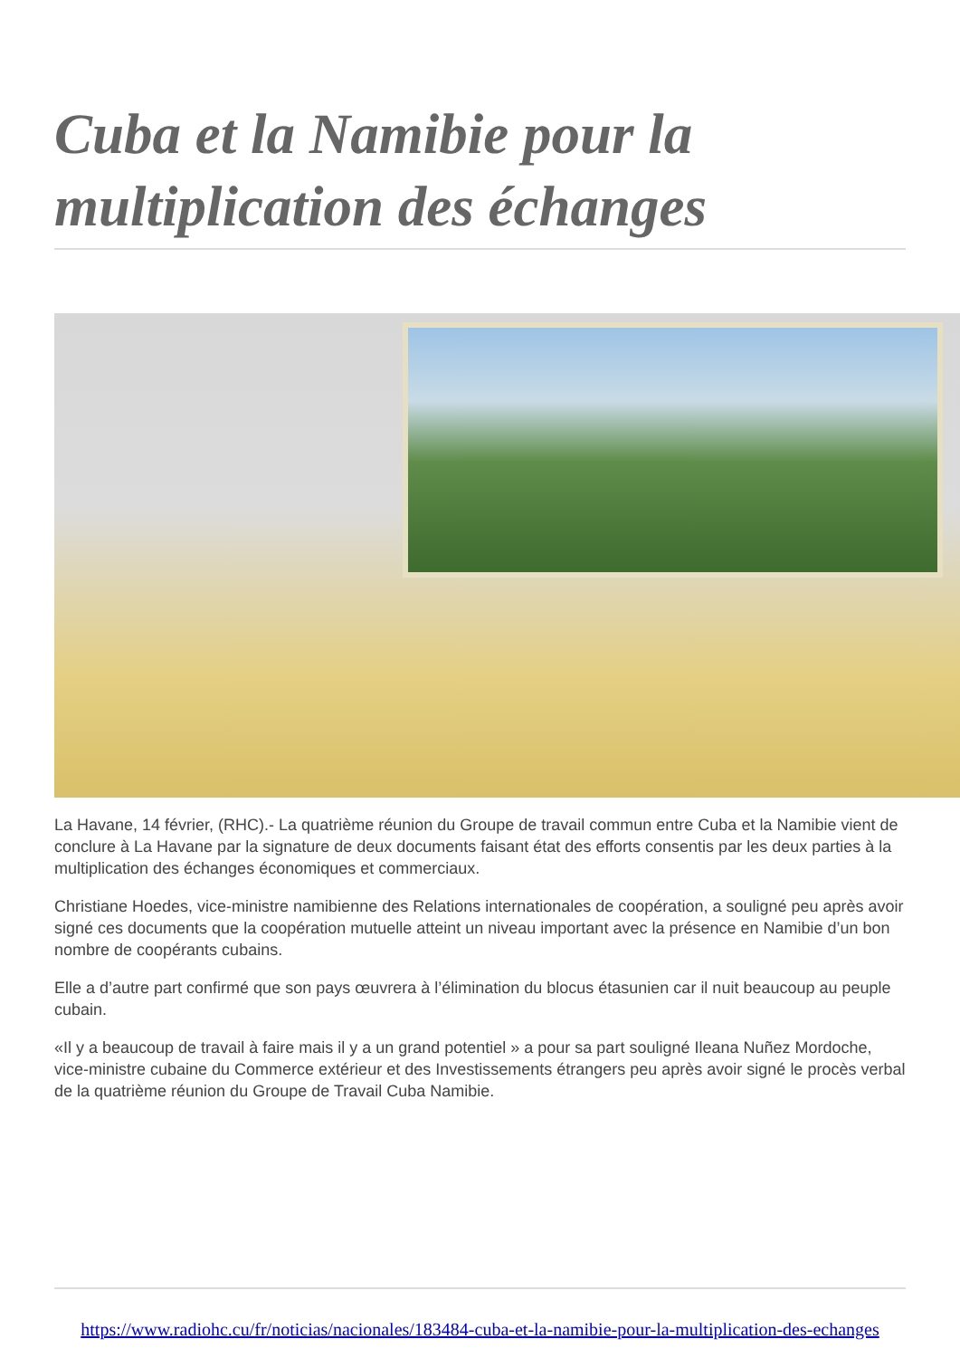Cuba et la Namibie pour la multiplication des échanges
La Havane, 14 février, (RHC).- La quatrième réunion du Groupe de travail commun entre Cuba et la Namibie vient de conclure à La Havane par la signature de deux documents faisant état des efforts consentis par les deux parties à la multiplication des échanges économiques et commerciaux.
Christiane Hoedes, vice-ministre namibienne des Relations internationales de coopération, a souligné peu après avoir signé ces documents que la coopération mutuelle atteint un niveau important avec la présence en Namibie d’un bon nombre de coopérants cubains.
Elle a d’autre part confirmé que son pays œuvrera à l’élimination du blocus étasunien car il nuit beaucoup au peuple cubain.
«Il y a beaucoup de travail à faire mais il y a un grand potentiel » a pour sa part souligné Ileana Nuñez Mordoche, vice-ministre cubaine du Commerce extérieur et des Investissements étrangers peu après avoir signé le procès verbal de la quatrième réunion du Groupe de Travail Cuba Namibie.
https://www.radiohc.cu/fr/noticias/nacionales/183484-cuba-et-la-namibie-pour-la-multiplication-des-echanges